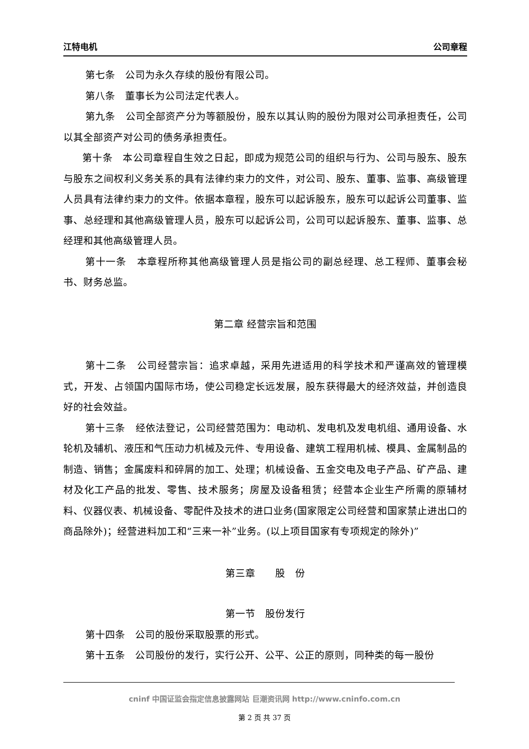江特电机 公司章程
第七条　公司为永久存续的股份有限公司。
第八条　董事长为公司法定代表人。
第九条　公司全部资产分为等额股份，股东以其认购的股份为限对公司承担责任，公司以其全部资产对公司的债务承担责任。
第十条　本公司章程自生效之日起，即成为规范公司的组织与行为、公司与股东、股东与股东之间权利义务关系的具有法律约束力的文件，对公司、股东、董事、监事、高级管理人员具有法律约束力的文件。依据本章程，股东可以起诉股东，股东可以起诉公司董事、监事、总经理和其他高级管理人员，股东可以起诉公司，公司可以起诉股东、董事、监事、总经理和其他高级管理人员。
第十一条　本章程所称其他高级管理人员是指公司的副总经理、总工程师、董事会秘书、财务总监。
第二章 经营宗旨和范围
第十二条　公司经营宗旨：追求卓越，采用先进适用的科学技术和严谨高效的管理模式，开发、占领国内国际市场，使公司稳定长远发展，股东获得最大的经济效益，并创造良好的社会效益。
第十三条　经依法登记，公司经营范围为：电动机、发电机及发电机组、通用设备、水轮机及辅机、液压和气压动力机械及元件、专用设备、建筑工程用机械、模具、金属制品的制造、销售；金属废料和碎屑的加工、处理；机械设备、五金交电及电子产品、矿产品、建材及化工产品的批发、零售、技术服务；房屋及设备租赁；经营本企业生产所需的原辅材料、仪器仪表、机械设备、零配件及技术的进口业务(国家限定公司经营和国家禁止进出口的商品除外)；经营进料加工和“三来一补”业务。(以上项目国家有专项规定的除外)”
第三章　　股　份
第一节　股份发行
第十四条　公司的股份采取股票的形式。
第十五条　公司股份的发行，实行公开、公平、公正的原则，同种类的每一股份
cninf 中国证监会指定信息披露网站 巨潮资讯网 http://www.cninfo.com.cn
第 2 页 共 37 页